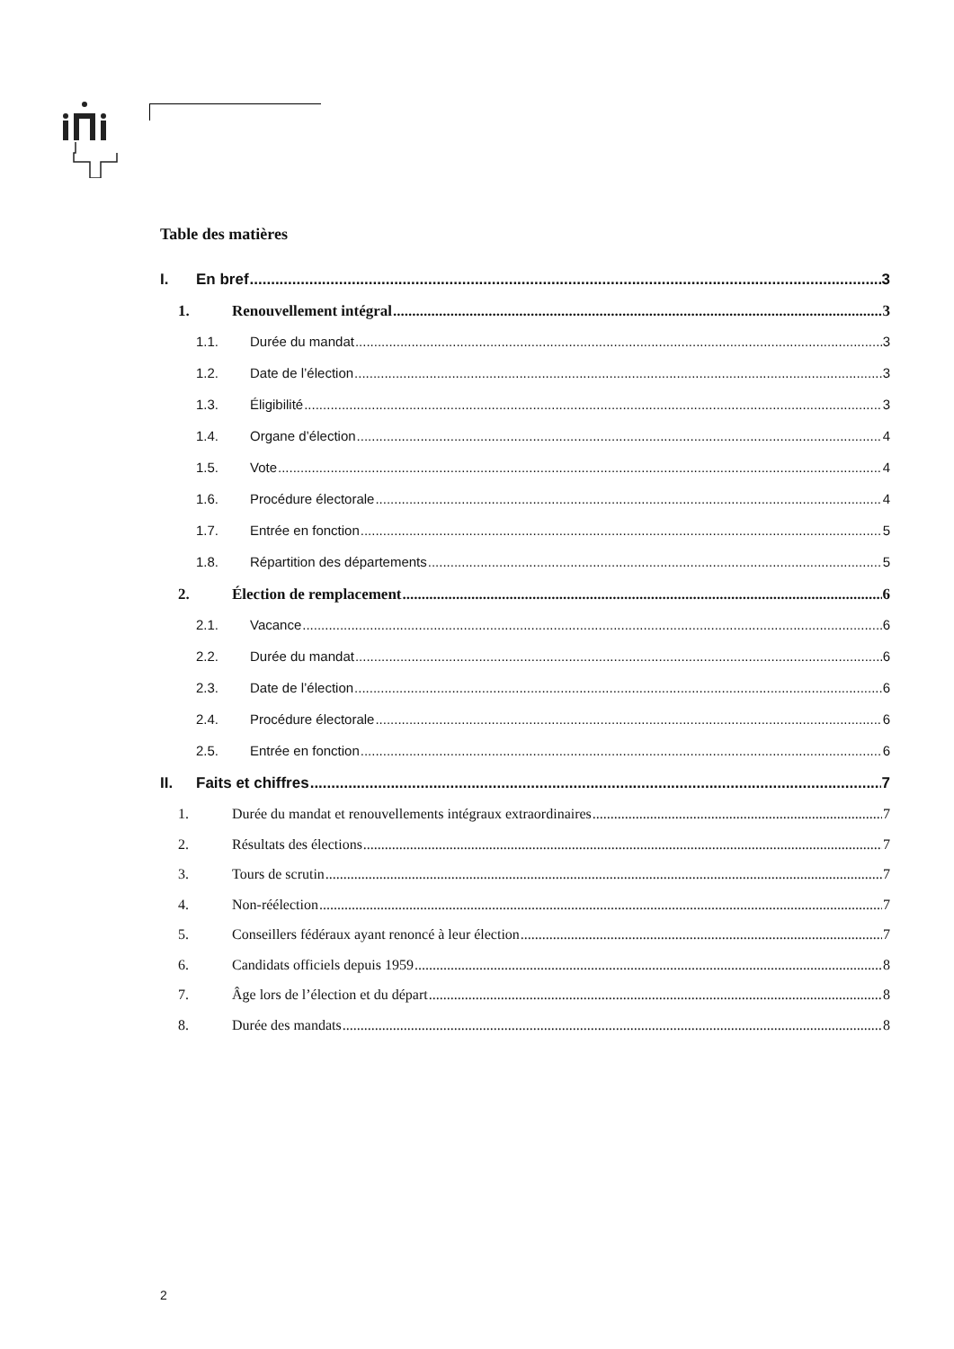Table des matières
I. En bref 3
1. Renouvellement intégral 3
1.1. Durée du mandat 3
1.2. Date de l’élection 3
1.3. Éligibilité 3
1.4. Organe d’élection 4
1.5. Vote 4
1.6. Procédure électorale 4
1.7. Entrée en fonction 5
1.8. Répartition des départements 5
2. Élection de remplacement 6
2.1. Vacance 6
2.2. Durée du mandat 6
2.3. Date de l’élection 6
2.4. Procédure électorale 6
2.5. Entrée en fonction 6
II. Faits et chiffres 7
1. Durée du mandat et renouvellements intégraux extraordinaires 7
2. Résultats des élections 7
3. Tours de scrutin 7
4. Non-réélection 7
5. Conseillers fédéraux ayant renoncé à leur élection 7
6. Candidats officiels depuis 1959 8
7. Âge lors de l’élection et du départ 8
8. Durée des mandats 8
2